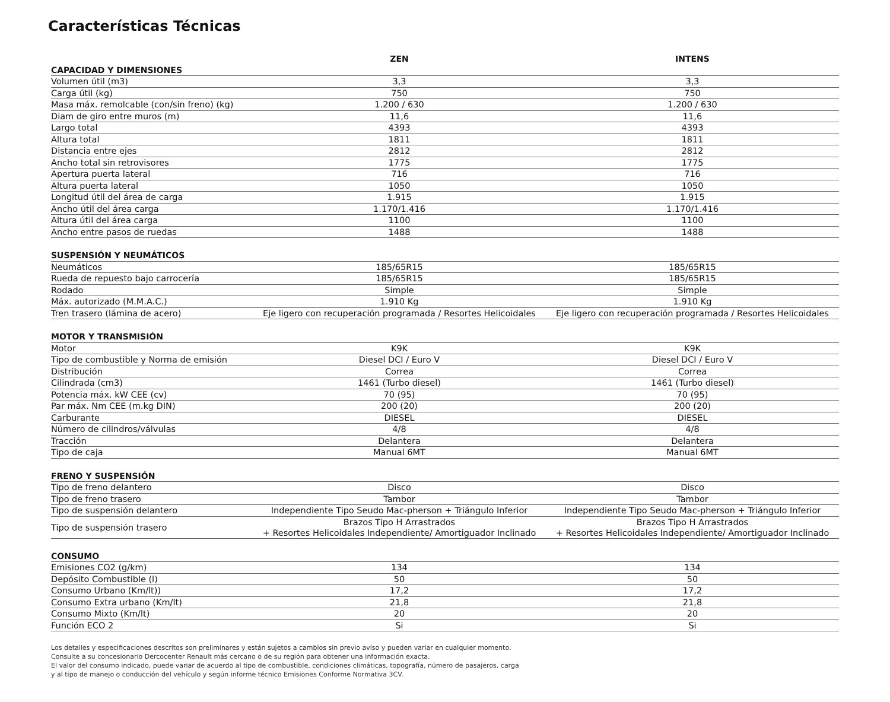Características Técnicas
| | ZEN | INTENS |
| --- | --- | --- |
| CAPACIDAD Y DIMENSIONES | | |
| Volumen útil (m3) | 3,3 | 3,3 |
| Carga útil (kg) | 750 | 750 |
| Masa máx. remolcable (con/sin freno) (kg) | 1.200 / 630 | 1.200 / 630 |
| Diam de giro entre muros (m) | 11,6 | 11,6 |
| Largo total | 4393 | 4393 |
| Altura total | 1811 | 1811 |
| Distancia entre ejes | 2812 | 2812 |
| Ancho total sin retrovisores | 1775 | 1775 |
| Apertura puerta lateral | 716 | 716 |
| Altura puerta lateral | 1050 | 1050 |
| Longitud útil del área de carga | 1.915 | 1.915 |
| Ancho útil del área carga | 1.170/1.416 | 1.170/1.416 |
| Altura útil del área carga | 1100 | 1100 |
| Ancho entre pasos de ruedas | 1488 | 1488 |
| SUSPENSIÓN Y NEUMÁTICOS | | |
| Neumáticos | 185/65R15 | 185/65R15 |
| Rueda de repuesto bajo carrocería | 185/65R15 | 185/65R15 |
| Rodado | Simple | Simple |
| Máx. autorizado (M.M.A.C.) | 1.910 Kg | 1.910 Kg |
| Tren trasero (lámina de acero) | Eje ligero con recuperación programada / Resortes Helicoidales | Eje ligero con recuperación programada / Resortes Helicoidales |
| MOTOR Y TRANSMISIÓN | | |
| Motor | K9K | K9K |
| Tipo de combustible y Norma de emisión | Diesel DCI / Euro V | Diesel DCI / Euro V |
| Distribución | Correa | Correa |
| Cilindrada (cm3) | 1461 (Turbo diesel) | 1461 (Turbo diesel) |
| Potencia máx. kW CEE (cv) | 70 (95) | 70 (95) |
| Par máx. Nm CEE (m.kg DIN) | 200 (20) | 200 (20) |
| Carburante | DIESEL | DIESEL |
| Número de cilindros/válvulas | 4/8 | 4/8 |
| Tracción | Delantera | Delantera |
| Tipo de caja | Manual 6MT | Manual 6MT |
| FRENO Y SUSPENSIÓN | | |
| Tipo de freno delantero | Disco | Disco |
| Tipo de freno trasero | Tambor | Tambor |
| Tipo de suspensión delantero | Independiente Tipo Seudo Mac-pherson + Triángulo Inferior | Independiente Tipo Seudo Mac-pherson + Triángulo Inferior |
| Tipo de suspensión trasero | Brazos Tipo H Arrastrados + Resortes Helicoidales Independiente/ Amortiguador Inclinado | Brazos Tipo H Arrastrados + Resortes Helicoidales Independiente/ Amortiguador Inclinado |
| CONSUMO | | |
| Emisiones CO2 (g/km) | 134 | 134 |
| Depósito Combustible (l) | 50 | 50 |
| Consumo Urbano (Km/lt)) | 17,2 | 17,2 |
| Consumo Extra urbano (Km/lt) | 21,8 | 21,8 |
| Consumo Mixto (Km/lt) | 20 | 20 |
| Función ECO 2 | Si | Si |
Los detalles y especificaciones descritos son preliminares y están sujetos a cambios sin previo aviso y pueden variar en cualquier momento.
Consulte a su concesionario Dercocenter Renault más cercano o de su región para obtener una información exacta.
El valor del consumo indicado, puede variar de acuerdo al tipo de combustible, condiciones climáticas, topografía, número de pasajeros, carga
y al tipo de manejo o conducción del vehículo y según informe técnico Emisiones Conforme Normativa 3CV.